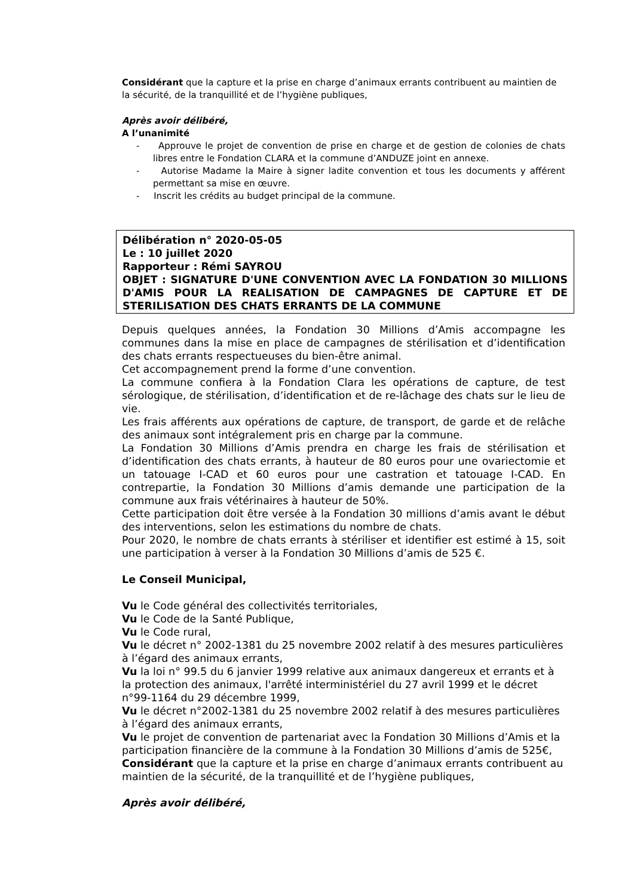Considérant que la capture et la prise en charge d’animaux errants contribuent au maintien de la sécurité, de la tranquillité et de l’hygiène publiques,
Après avoir délibéré,
A l’unanimité
- Approuve le projet de convention de prise en charge et de gestion de colonies de chats libres entre le Fondation CLARA et la commune d’ANDUZE joint en annexe.
- Autorise Madame la Maire à signer ladite convention et tous les documents y afférent permettant sa mise en œuvre.
- Inscrit les crédits au budget principal de la commune.
Délibération n° 2020-05-05
Le : 10 juillet 2020
Rapporteur : Rémi SAYROU
OBJET : SIGNATURE D'UNE CONVENTION AVEC LA FONDATION 30 MILLIONS D'AMIS POUR LA REALISATION DE CAMPAGNES DE CAPTURE ET DE STERILISATION DES CHATS ERRANTS DE LA COMMUNE
Depuis quelques années, la Fondation 30 Millions d’Amis accompagne les communes dans la mise en place de campagnes de stérilisation et d’identification des chats errants respectueuses du bien-être animal.
Cet accompagnement prend la forme d’une convention.
La commune confiera à la Fondation Clara les opérations de capture, de test sérologique, de stérilisation, d’identification et de re-lâchage des chats sur le lieu de vie.
Les frais afférents aux opérations de capture, de transport, de garde et de relâche des animaux sont intégralement pris en charge par la commune.
La Fondation 30 Millions d’Amis prendra en charge les frais de stérilisation et d’identification des chats errants, à hauteur de 80 euros pour une ovariectomie et un tatouage I-CAD et 60 euros pour une castration et tatouage I-CAD. En contrepartie, la Fondation 30 Millions d’amis demande une participation de la commune aux frais vétérinaires à hauteur de 50%.
Cette participation doit être versée à la Fondation 30 millions d’amis avant le début des interventions, selon les estimations du nombre de chats.
Pour 2020, le nombre de chats errants à stériliser et identifier est estimé à 15, soit une participation à verser à la Fondation 30 Millions d’amis de 525 €.
Le Conseil Municipal,
Vu le Code général des collectivités territoriales,
Vu le Code de la Santé Publique,
Vu le Code rural,
Vu le décret n° 2002-1381 du 25 novembre 2002 relatif à des mesures particulières à l’égard des animaux errants,
Vu la loi n° 99.5 du 6 janvier 1999 relative aux animaux dangereux et errants et à la protection des animaux, l'arrêté interministériel du 27 avril 1999 et le décret n°99-1164 du 29 décembre 1999,
Vu le décret n°2002-1381 du 25 novembre 2002 relatif à des mesures particulières à l’égard des animaux errants,
Vu le projet de convention de partenariat avec la Fondation 30 Millions d’Amis et la participation financière de la commune à la Fondation 30 Millions d’amis de 525€,
Considérant que la capture et la prise en charge d’animaux errants contribuent au maintien de la sécurité, de la tranquillité et de l’hygiène publiques,
Après avoir délibéré,